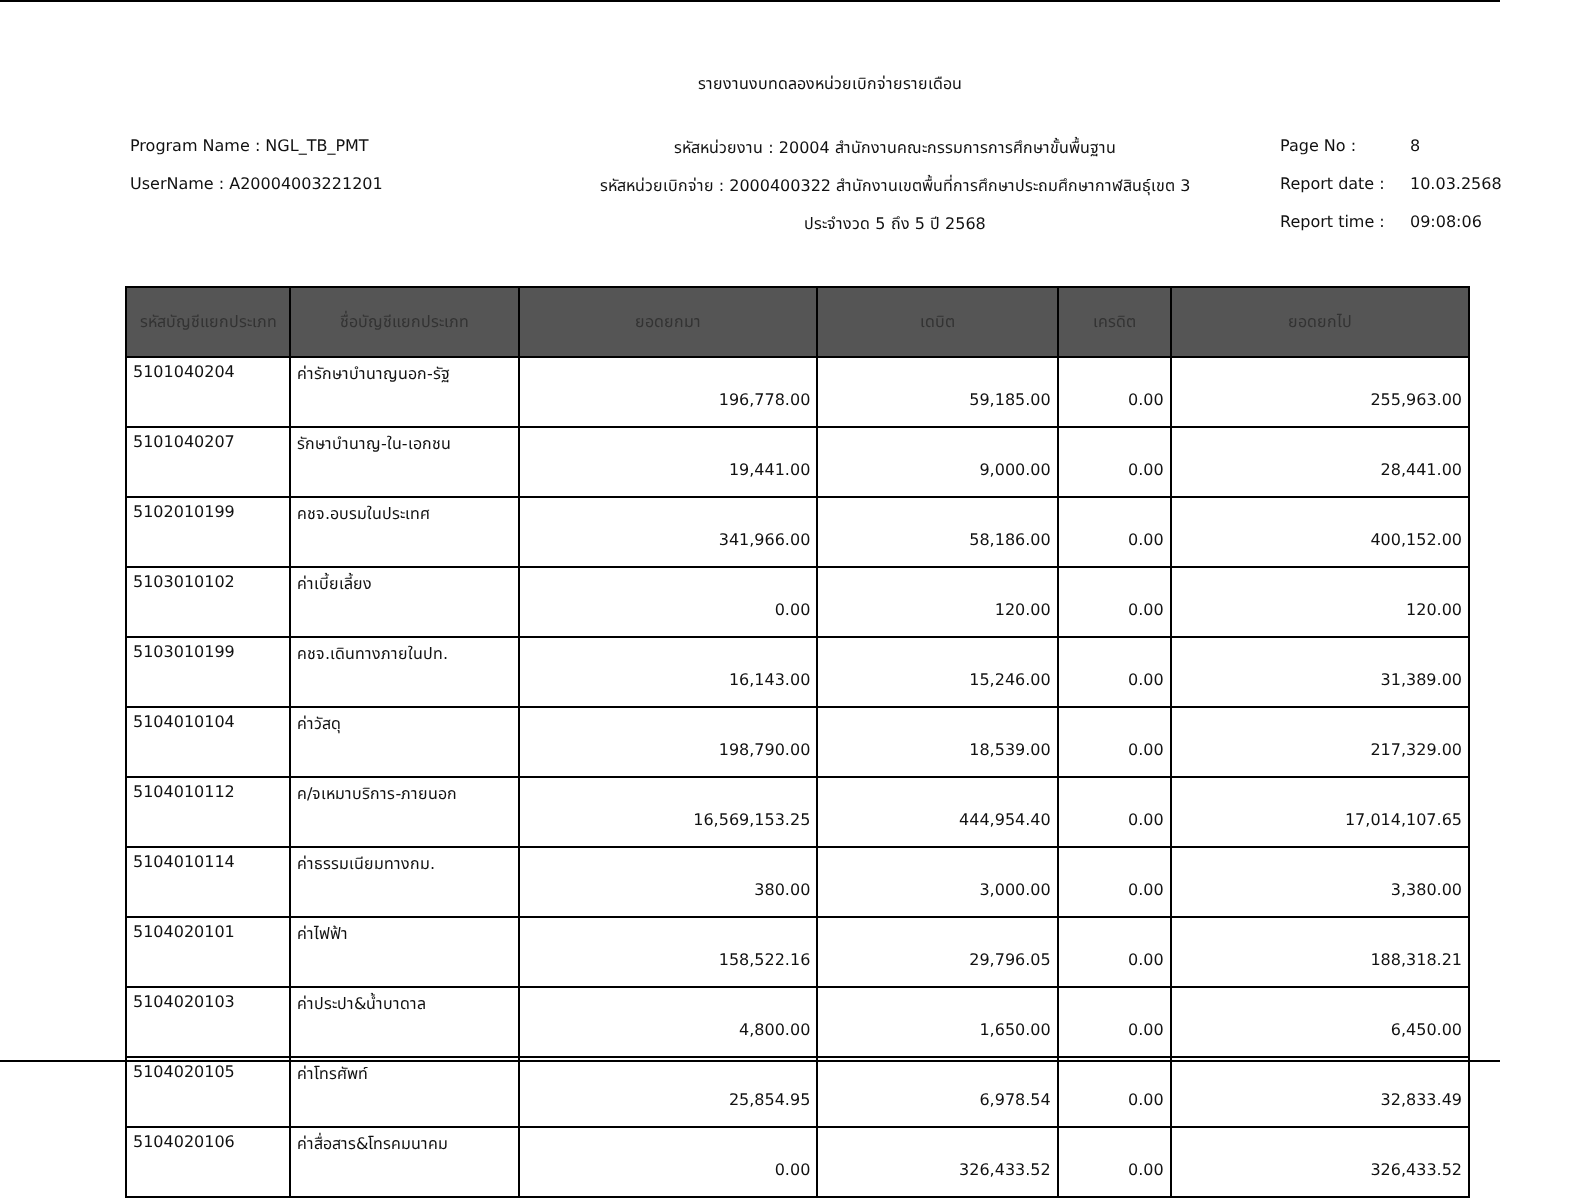รายงานงบทดลองหน่วยเบิกจ่ายรายเดือน
Program Name : NGL_TB_PMT
รหัสหน่วยงาน : 20004 สำนักงานคณะกรรมการการศึกษาขั้นพื้นฐาน
Page No :
8
UserName : A20004003221201
รหัสหน่วยเบิกจ่าย : 2000400322 สำนักงานเขตพื้นที่การศึกษาประถมศึกษากาฬสินธุ์เขต 3
Report date :
10.03.2568
ประจำงวด 5 ถึง 5 ปี 2568
Report time :
09:08:06
| รหัสบัญชีแยกประเภท | ชื่อบัญชีแยกประเภท | ยอดยกมา | เดบิต | เครดิต | ยอดยกไป |
| --- | --- | --- | --- | --- | --- |
| 5101040204 | ค่ารักษาบำนาญนอก-รัฐ | 196,778.00 | 59,185.00 | 0.00 | 255,963.00 |
| 5101040207 | รักษาบำนาญ-ใน-เอกชน | 19,441.00 | 9,000.00 | 0.00 | 28,441.00 |
| 5102010199 | คชจ.อบรมในประเทศ | 341,966.00 | 58,186.00 | 0.00 | 400,152.00 |
| 5103010102 | ค่าเบี้ยเลี้ยง | 0.00 | 120.00 | 0.00 | 120.00 |
| 5103010199 | คชจ.เดินทางภายในปท. | 16,143.00 | 15,246.00 | 0.00 | 31,389.00 |
| 5104010104 | ค่าวัสดุ | 198,790.00 | 18,539.00 | 0.00 | 217,329.00 |
| 5104010112 | ค/จเหมาบริการ-ภายนอก | 16,569,153.25 | 444,954.40 | 0.00 | 17,014,107.65 |
| 5104010114 | ค่าธรรมเนียมทางกม. | 380.00 | 3,000.00 | 0.00 | 3,380.00 |
| 5104020101 | ค่าไฟฟ้า | 158,522.16 | 29,796.05 | 0.00 | 188,318.21 |
| 5104020103 | ค่าประปา&น้ำบาดาล | 4,800.00 | 1,650.00 | 0.00 | 6,450.00 |
| 5104020105 | ค่าโทรศัพท์ | 25,854.95 | 6,978.54 | 0.00 | 32,833.49 |
| 5104020106 | ค่าสื่อสาร&โทรคมนาคม | 0.00 | 326,433.52 | 0.00 | 326,433.52 |